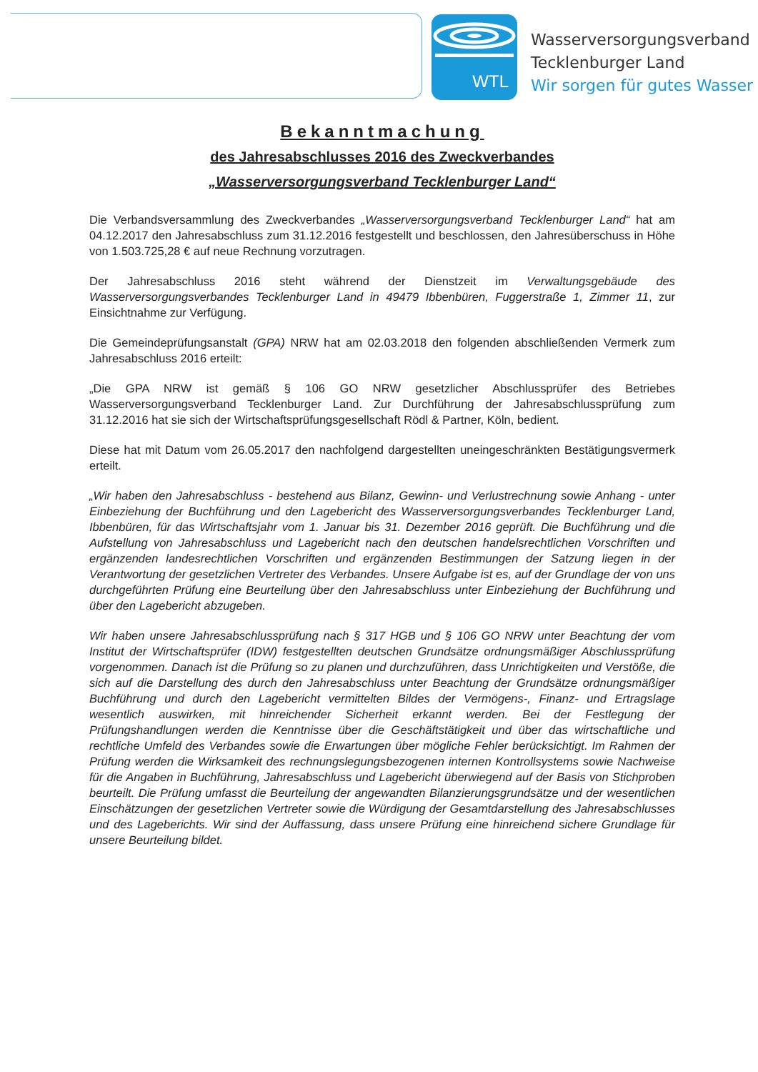WTL
Wasserversorgungsverband
Tecklenburger Land
Wir sorgen für gutes Wasser
Bekanntmachung
des Jahresabschlusses 2016 des Zweckverbandes
„Wasserversorgungsverband Tecklenburger Land“
Die Verbandsversammlung des Zweckverbandes „Wasserversorgungsverband Tecklenburger Land“ hat am 04.12.2017 den Jahresabschluss zum 31.12.2016 festgestellt und beschlossen, den Jahresüberschuss in Höhe von 1.503.725,28 € auf neue Rechnung vorzutragen.
Der Jahresabschluss 2016 steht während der Dienstzeit im Verwaltungsgebäude des Wasserversorgungsverbandes Tecklenburger Land in 49479 Ibbenbüren, Fuggerstraße 1, Zimmer 11, zur Einsichtnahme zur Verfügung.
Die Gemeindeprüfungsanstalt (GPA) NRW hat am 02.03.2018 den folgenden abschließenden Vermerk zum Jahresabschluss 2016 erteilt:
„Die GPA NRW ist gemäß § 106 GO NRW gesetzlicher Abschlussprüfer des Betriebes Wasserversorgungsverband Tecklenburger Land. Zur Durchführung der Jahresabschlussprüfung zum 31.12.2016 hat sie sich der Wirtschaftsprüfungsgesellschaft Rödl & Partner, Köln, bedient.
Diese hat mit Datum vom 26.05.2017 den nachfolgend dargestellten uneingeschränkten Bestätigungsvermerk erteilt.
„Wir haben den Jahresabschluss - bestehend aus Bilanz, Gewinn- und Verlustrechnung sowie Anhang - unter Einbeziehung der Buchführung und den Lagebericht des Wasserversorgungsverbandes Tecklenburger Land, Ibbenbüren, für das Wirtschaftsjahr vom 1. Januar bis 31. Dezember 2016 geprüft. Die Buchführung und die Aufstellung von Jahresabschluss und Lagebericht nach den deutschen handelsrechtlichen Vorschriften und ergänzenden landesrechtlichen Vorschriften und ergänzenden Bestimmungen der Satzung liegen in der Verantwortung der gesetzlichen Vertreter des Verbandes. Unsere Aufgabe ist es, auf der Grundlage der von uns durchgeführten Prüfung eine Beurteilung über den Jahresabschluss unter Einbeziehung der Buchführung und über den Lagebericht abzugeben.
Wir haben unsere Jahresabschlussprüfung nach § 317 HGB und § 106 GO NRW unter Beachtung der vom Institut der Wirtschaftsprüfer (IDW) festgestellten deutschen Grundsätze ordnungsmäßiger Abschlussprüfung vorgenommen. Danach ist die Prüfung so zu planen und durchzuführen, dass Unrichtigkeiten und Verstöße, die sich auf die Darstellung des durch den Jahresabschluss unter Beachtung der Grundsätze ordnungsmäßiger Buchführung und durch den Lagebericht vermittelten Bildes der Vermögens-, Finanz- und Ertragslage wesentlich auswirken, mit hinreichender Sicherheit erkannt werden. Bei der Festlegung der Prüfungshandlungen werden die Kenntnisse über die Geschäftstätigkeit und über das wirtschaftliche und rechtliche Umfeld des Verbandes sowie die Erwartungen über mögliche Fehler berücksichtigt. Im Rahmen der Prüfung werden die Wirksamkeit des rechnungslegungsbezogenen internen Kontrollsystems sowie Nachweise für die Angaben in Buchführung, Jahresabschluss und Lagebericht überwiegend auf der Basis von Stichproben beurteilt. Die Prüfung umfasst die Beurteilung der angewandten Bilanzierungsgrundsätze und der wesentlichen Einschätzungen der gesetzlichen Vertreter sowie die Würdigung der Gesamtdarstellung des Jahresabschlusses und des Lageberichts. Wir sind der Auffassung, dass unsere Prüfung eine hinreichend sichere Grundlage für unsere Beurteilung bildet.